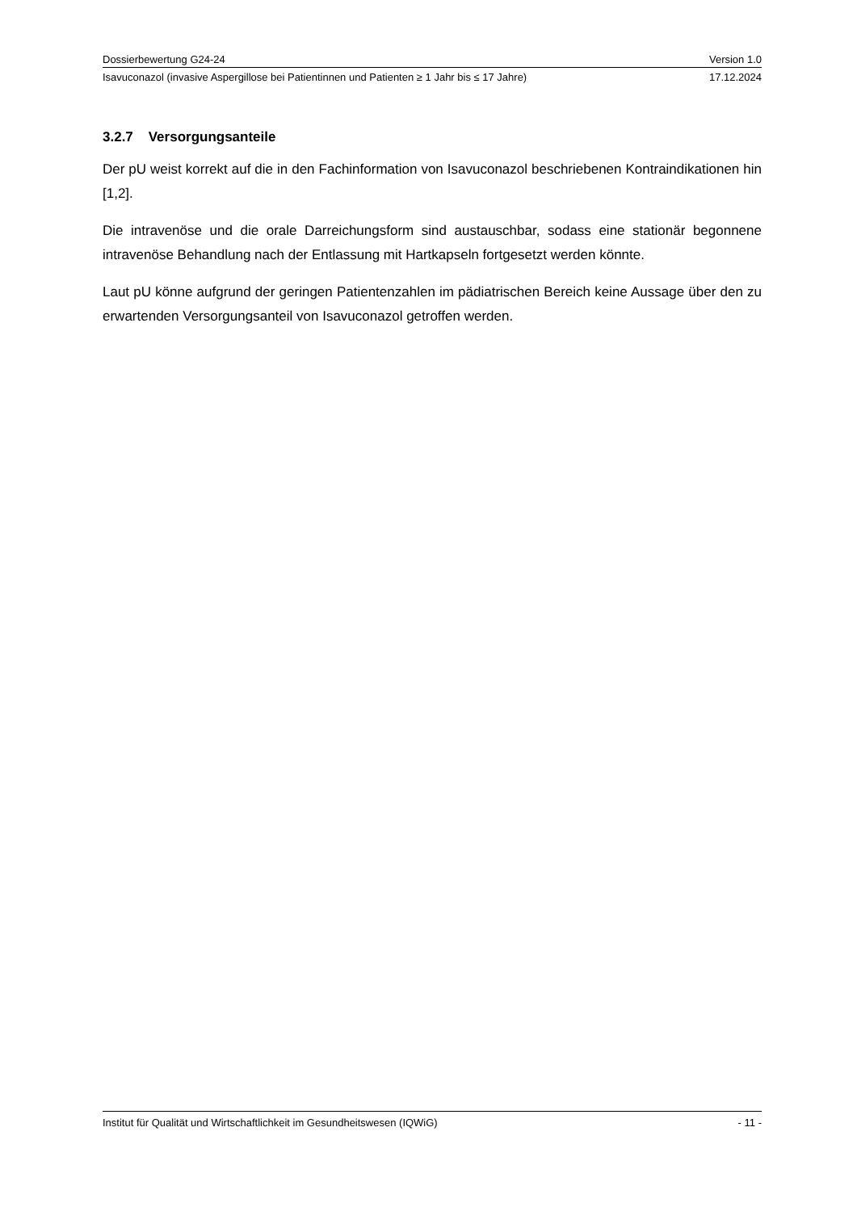Dossierbewertung G24-24 Version 1.0
Isavuconazol (invasive Aspergillose bei Patientinnen und Patienten ≥ 1 Jahr bis ≤ 17 Jahre) 17.12.2024
3.2.7 Versorgungsanteile
Der pU weist korrekt auf die in den Fachinformation von Isavuconazol beschriebenen Kontraindikationen hin [1,2].
Die intravenöse und die orale Darreichungsform sind austauschbar, sodass eine stationär begonnene intravenöse Behandlung nach der Entlassung mit Hartkapseln fortgesetzt werden könnte.
Laut pU könne aufgrund der geringen Patientenzahlen im pädiatrischen Bereich keine Aussage über den zu erwartenden Versorgungsanteil von Isavuconazol getroffen werden.
Institut für Qualität und Wirtschaftlichkeit im Gesundheitswesen (IQWiG) - 11 -